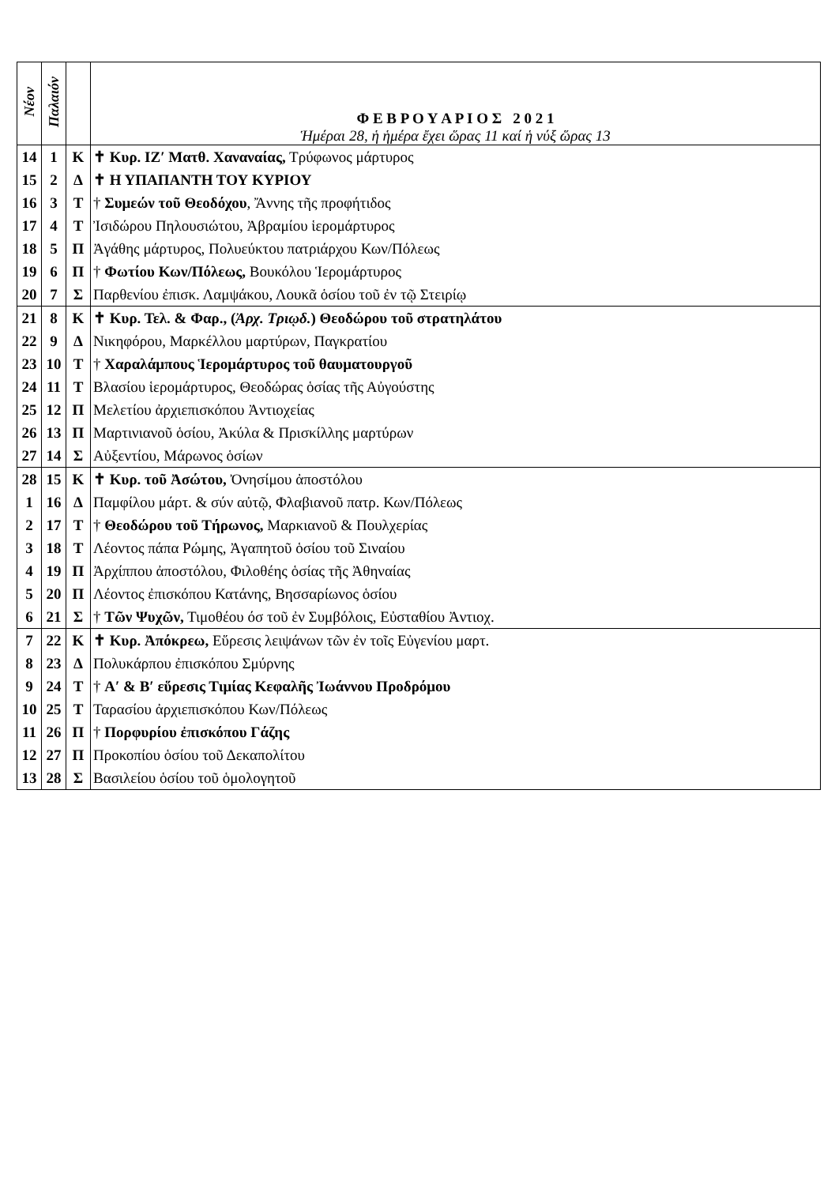| Νέον | Παλαιόν | | Φ Ε Β Ρ Ο Υ Α Ρ Ι Ο Σ 2 0 2 1 Ἡμέραι 28, ἡ ἡμέρα ἔχει ὥρας 11 καί ἡ νύξ ὥρας 13 |
| 14 | 1 | Κ | ✝ Κυρ. ΙΖ′ Ματθ. Χαναναίας, Τρύφωνος μάρτυρος |
| 15 | 2 | Δ | ✝ Η ΥΠΑΠΑΝΤΗ ΤΟΥ ΚΥΡΙΟΥ |
| 16 | 3 | Τ | † Συμεών τοῦ Θεοδόχου , Ἄννης τῆς προφήτιδος |
| 17 | 4 | Τ | Ἰσιδώρου Πηλουσιώτου, Ἀβραμίου ἱερομάρτυρος |
| 18 | 5 | Π | Ἀγάθης μάρτυρος, Πολυεύκτου πατριάρχου Κων/Πόλεως |
| 19 | 6 | Π | † Φωτίου Κων/Πόλεως, Βουκόλου Ἱερομάρτυρος |
| 20 | 7 | Σ | Παρθενίου ἐπισκ. Λαμψάκου, Λουκᾶ ὁσίου τοῦ ἐν τῷ Στειρίῳ |
| 21 | 8 | Κ | ✝ Κυρ. Τελ. & Φαρ., ( Ἀρχ. Τριῳδ. ) Θεοδώρου τοῦ στρατηλάτου |
| 22 | 9 | Δ | Νικηφόρου, Μαρκέλλου μαρτύρων, Παγκρατίου |
| 23 | 10 | Τ | † Χαραλάμπους Ἱερομάρτυρος τοῦ θαυματουργοῦ |
| 24 | 11 | Τ | Βλασίου ἱερομάρτυρος, Θεοδώρας ὁσίας τῆς Αὐγούστης |
| 25 | 12 | Π | Μελετίου ἀρχιεπισκόπου Ἀντιοχείας |
| 26 | 13 | Π | Μαρτινιανοῦ ὁσίου, Ἀκύλα & Πρισκίλλης μαρτύρων |
| 27 | 14 | Σ | Αὐξεντίου, Μάρωνος ὁσίων |
| 28 | 15 | Κ | ✝ Κυρ. τοῦ Ἀσώτου, Ὀνησίμου ἀποστόλου |
| 1 | 16 | Δ | Παμφίλου μάρτ. & σύν αὐτῷ, Φλαβιανοῦ πατρ. Κων/Πόλεως |
| 2 | 17 | Τ | † Θεοδώρου τοῦ Τήρωνος, Μαρκιανοῦ & Πουλχερίας |
| 3 | 18 | Τ | Λέοντος πάπα Ρώμης, Ἀγαπητοῦ ὁσίου τοῦ Σιναίου |
| 4 | 19 | Π | Ἀρχίππου ἀποστόλου, Φιλοθέης ὁσίας τῆς Ἀθηναίας |
| 5 | 20 | Π | Λέοντος ἐπισκόπου Κατάνης, Βησσαρίωνος ὁσίου |
| 6 | 21 | Σ | † Τῶν Ψυχῶν, Τιμοθέου όσ τοῦ ἐν Συμβόλοις, Εὐσταθίου Ἀντιοχ. |
| 7 | 22 | Κ | ✝ Κυρ. Ἀπόκρεω, Εὕρεσις λειψάνων τῶν ἐν τοῖς Εὐγενίου μαρτ. |
| 8 | 23 | Δ | Πολυκάρπου ἐπισκόπου Σμύρνης |
| 9 | 24 | Τ | † Α′ & Β′ εὕρεσις Τιμίας Κεφαλῆς Ἰωάννου Προδρόμου |
| 10 | 25 | Τ | Ταρασίου ἀρχιεπισκόπου Κων/Πόλεως |
| 11 | 26 | Π | † Πορφυρίου ἐπισκόπου Γάζης |
| 12 | 27 | Π | Προκοπίου ὁσίου τοῦ Δεκαπολίτου |
| 13 | 28 | Σ | Βασιλείου ὁσίου τοῦ ὁμολογητοῦ |